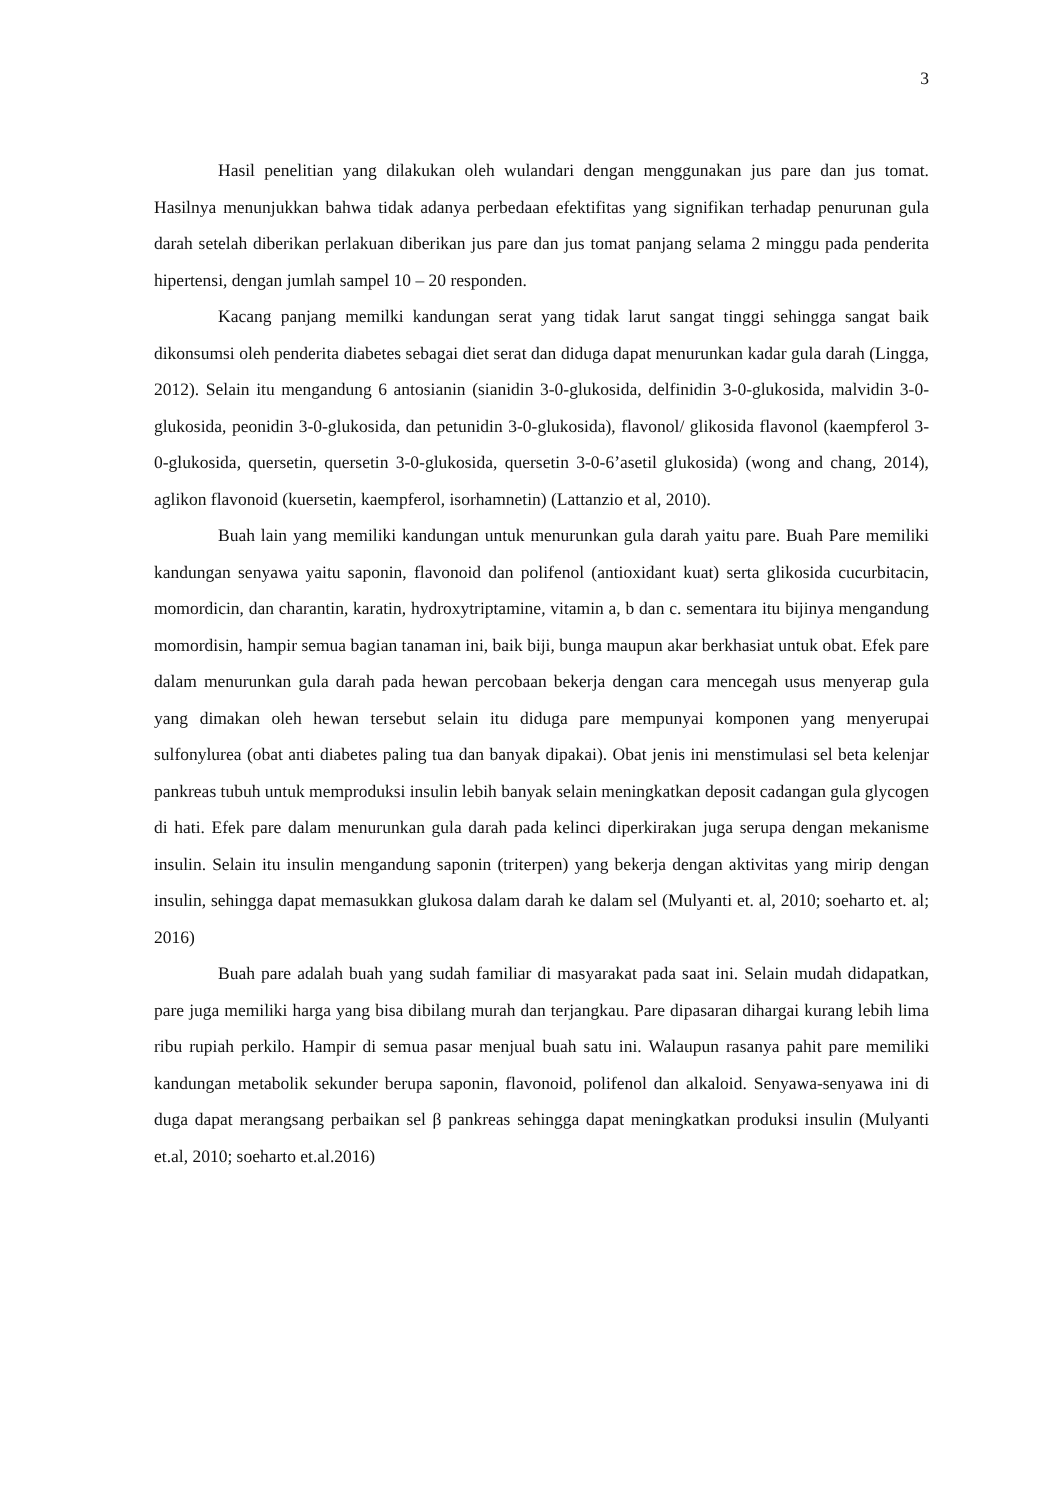3
Hasil penelitian yang dilakukan oleh wulandari dengan menggunakan jus pare dan jus tomat. Hasilnya menunjukkan bahwa tidak adanya perbedaan efektifitas yang signifikan terhadap penurunan gula darah setelah diberikan perlakuan diberikan jus pare dan jus tomat panjang selama 2 minggu pada penderita hipertensi, dengan jumlah sampel 10 – 20 responden.
Kacang panjang memilki kandungan serat yang tidak larut sangat tinggi sehingga sangat baik dikonsumsi oleh penderita diabetes sebagai diet serat dan diduga dapat menurunkan kadar gula darah (Lingga, 2012). Selain itu mengandung 6 antosianin (sianidin 3-0-glukosida, delfinidin 3-0-glukosida, malvidin 3-0-glukosida, peonidin 3-0-glukosida, dan petunidin 3-0-glukosida), flavonol/ glikosida flavonol (kaempferol 3-0-glukosida, quersetin, quersetin 3-0-glukosida, quersetin 3-0-6’asetil glukosida) (wong and chang, 2014), aglikon flavonoid (kuersetin, kaempferol, isorhamnetin) (Lattanzio et al, 2010).
Buah lain yang memiliki kandungan untuk menurunkan gula darah yaitu pare. Buah Pare memiliki kandungan senyawa yaitu saponin, flavonoid dan polifenol (antioxidant kuat) serta glikosida cucurbitacin, momordicin, dan charantin, karatin, hydroxytriptamine, vitamin a, b dan c. sementara itu bijinya mengandung momordisin, hampir semua bagian tanaman ini, baik biji, bunga maupun akar berkhasiat untuk obat. Efek pare dalam menurunkan gula darah pada hewan percobaan bekerja dengan cara mencegah usus menyerap gula yang dimakan oleh hewan tersebut selain itu diduga pare mempunyai komponen yang menyerupai sulfonylurea (obat anti diabetes paling tua dan banyak dipakai). Obat jenis ini menstimulasi sel beta kelenjar pankreas tubuh untuk memproduksi insulin lebih banyak selain meningkatkan deposit cadangan gula glycogen di hati. Efek pare dalam menurunkan gula darah pada kelinci diperkirakan juga serupa dengan mekanisme insulin. Selain itu insulin mengandung saponin (triterpen) yang bekerja dengan aktivitas yang mirip dengan insulin, sehingga dapat memasukkan glukosa dalam darah ke dalam sel (Mulyanti et. al, 2010; soeharto et. al; 2016)
Buah pare adalah buah yang sudah familiar di masyarakat pada saat ini. Selain mudah didapatkan, pare juga memiliki harga yang bisa dibilang murah dan terjangkau. Pare dipasaran dihargai kurang lebih lima ribu rupiah perkilo. Hampir di semua pasar menjual buah satu ini. Walaupun rasanya pahit pare memiliki kandungan metabolik sekunder berupa saponin, flavonoid, polifenol dan alkaloid. Senyawa-senyawa ini di duga dapat merangsang perbaikan sel β pankreas sehingga dapat meningkatkan produksi insulin (Mulyanti et.al, 2010; soeharto et.al.2016)